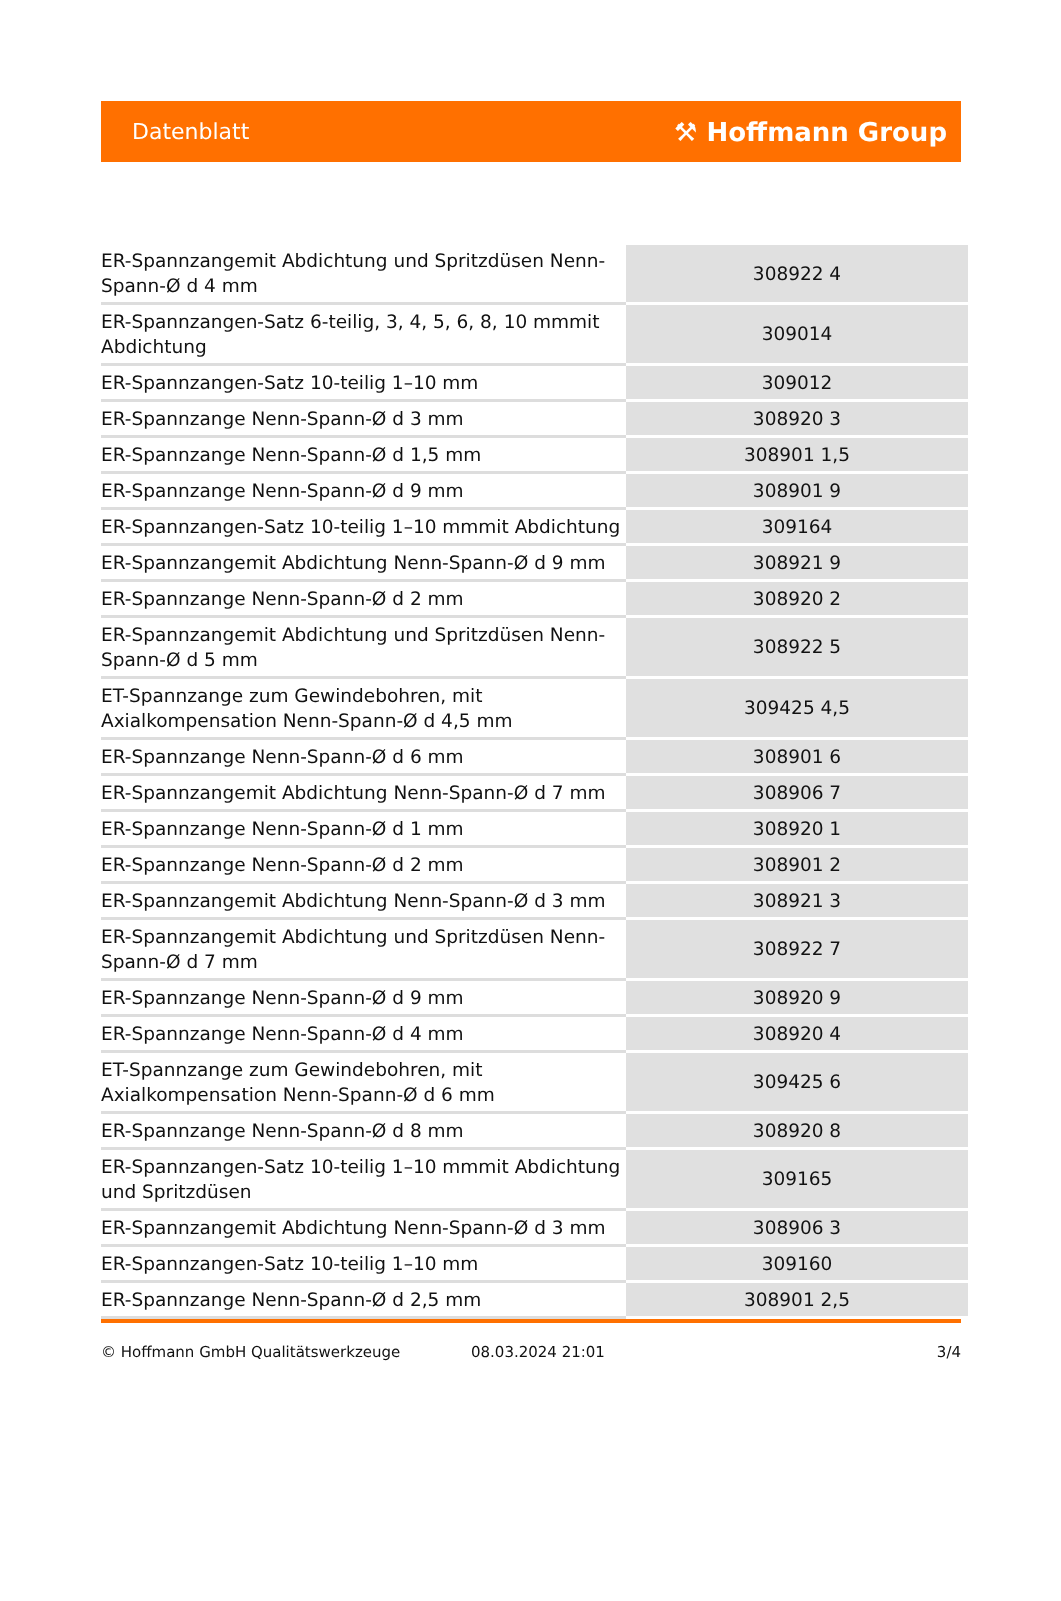Datenblatt ⚒ Hoffmann Group
| ER-Spannzangemit Abdichtung und Spritzdüsen Nenn-Spann-Ø d 4 mm | 308922 4 |
| ER-Spannzangen-Satz 6-teilig, 3, 4, 5, 6, 8, 10 mmmit Abdichtung | 309014 |
| ER-Spannzangen-Satz 10-teilig 1–10 mm | 309012 |
| ER-Spannzange Nenn-Spann-Ø d 3 mm | 308920 3 |
| ER-Spannzange Nenn-Spann-Ø d 1,5 mm | 308901 1,5 |
| ER-Spannzange Nenn-Spann-Ø d 9 mm | 308901 9 |
| ER-Spannzangen-Satz 10-teilig 1–10 mmmit Abdichtung | 309164 |
| ER-Spannzangemit Abdichtung Nenn-Spann-Ø d 9 mm | 308921 9 |
| ER-Spannzange Nenn-Spann-Ø d 2 mm | 308920 2 |
| ER-Spannzangemit Abdichtung und Spritzdüsen Nenn-Spann-Ø d 5 mm | 308922 5 |
| ET-Spannzange zum Gewindebohren, mit Axialkompensation Nenn-Spann-Ø d 4,5 mm | 309425 4,5 |
| ER-Spannzange Nenn-Spann-Ø d 6 mm | 308901 6 |
| ER-Spannzangemit Abdichtung Nenn-Spann-Ø d 7 mm | 308906 7 |
| ER-Spannzange Nenn-Spann-Ø d 1 mm | 308920 1 |
| ER-Spannzange Nenn-Spann-Ø d 2 mm | 308901 2 |
| ER-Spannzangemit Abdichtung Nenn-Spann-Ø d 3 mm | 308921 3 |
| ER-Spannzangemit Abdichtung und Spritzdüsen Nenn-Spann-Ø d 7 mm | 308922 7 |
| ER-Spannzange Nenn-Spann-Ø d 9 mm | 308920 9 |
| ER-Spannzange Nenn-Spann-Ø d 4 mm | 308920 4 |
| ET-Spannzange zum Gewindebohren, mit Axialkompensation Nenn-Spann-Ø d 6 mm | 309425 6 |
| ER-Spannzange Nenn-Spann-Ø d 8 mm | 308920 8 |
| ER-Spannzangen-Satz 10-teilig 1–10 mmmit Abdichtung und Spritzdüsen | 309165 |
| ER-Spannzangemit Abdichtung Nenn-Spann-Ø d 3 mm | 308906 3 |
| ER-Spannzangen-Satz 10-teilig 1–10 mm | 309160 |
| ER-Spannzange Nenn-Spann-Ø d 2,5 mm | 308901 2,5 |
© Hoffmann GmbH Qualitätswerkzeuge 08.03.2024 21:01 3/4